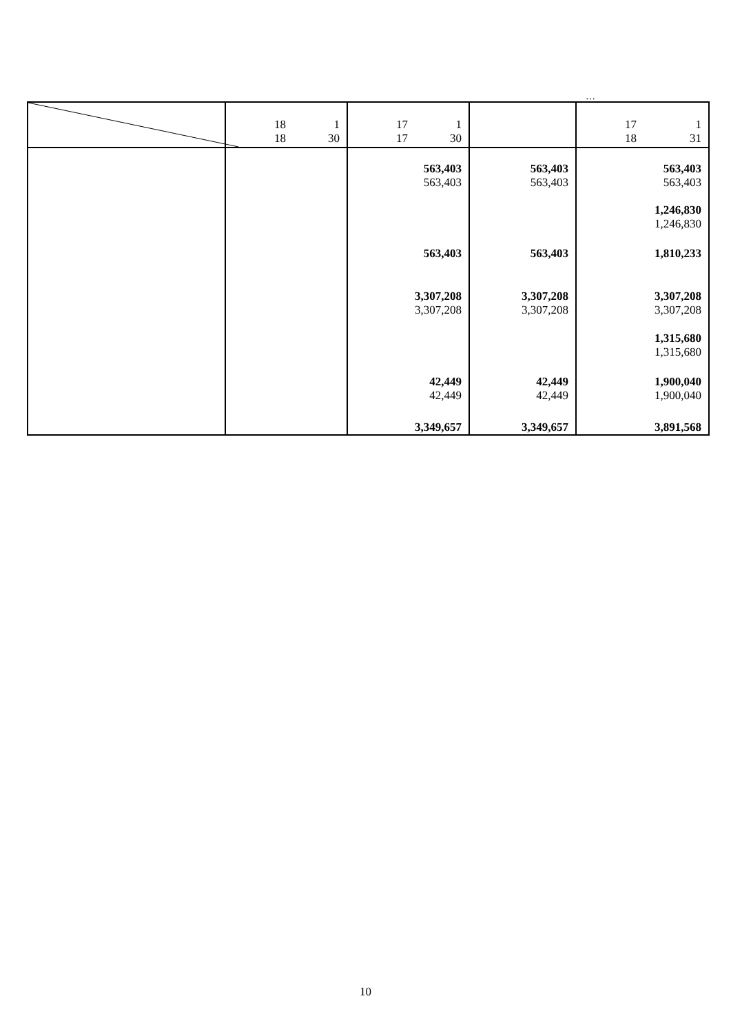…
| | 18 18 1 30 | 17 17 1 30 | | 17 18 1 31 |
| --- | --- | --- | --- | --- |
| | | 563,403 563,403 | 563,403 563,403 | 563,403 563,403 |
| | | | | 1,246,830 1,246,830 |
| | | 563,403 | 563,403 | 1,810,233 |
| | | 3,307,208 3,307,208 | 3,307,208 3,307,208 | 3,307,208 3,307,208 |
| | | | | 1,315,680 1,315,680 |
| | | 42,449 42,449 | 42,449 42,449 | 1,900,040 1,900,040 |
| | | 3,349,657 | 3,349,657 | 3,891,568 |
10